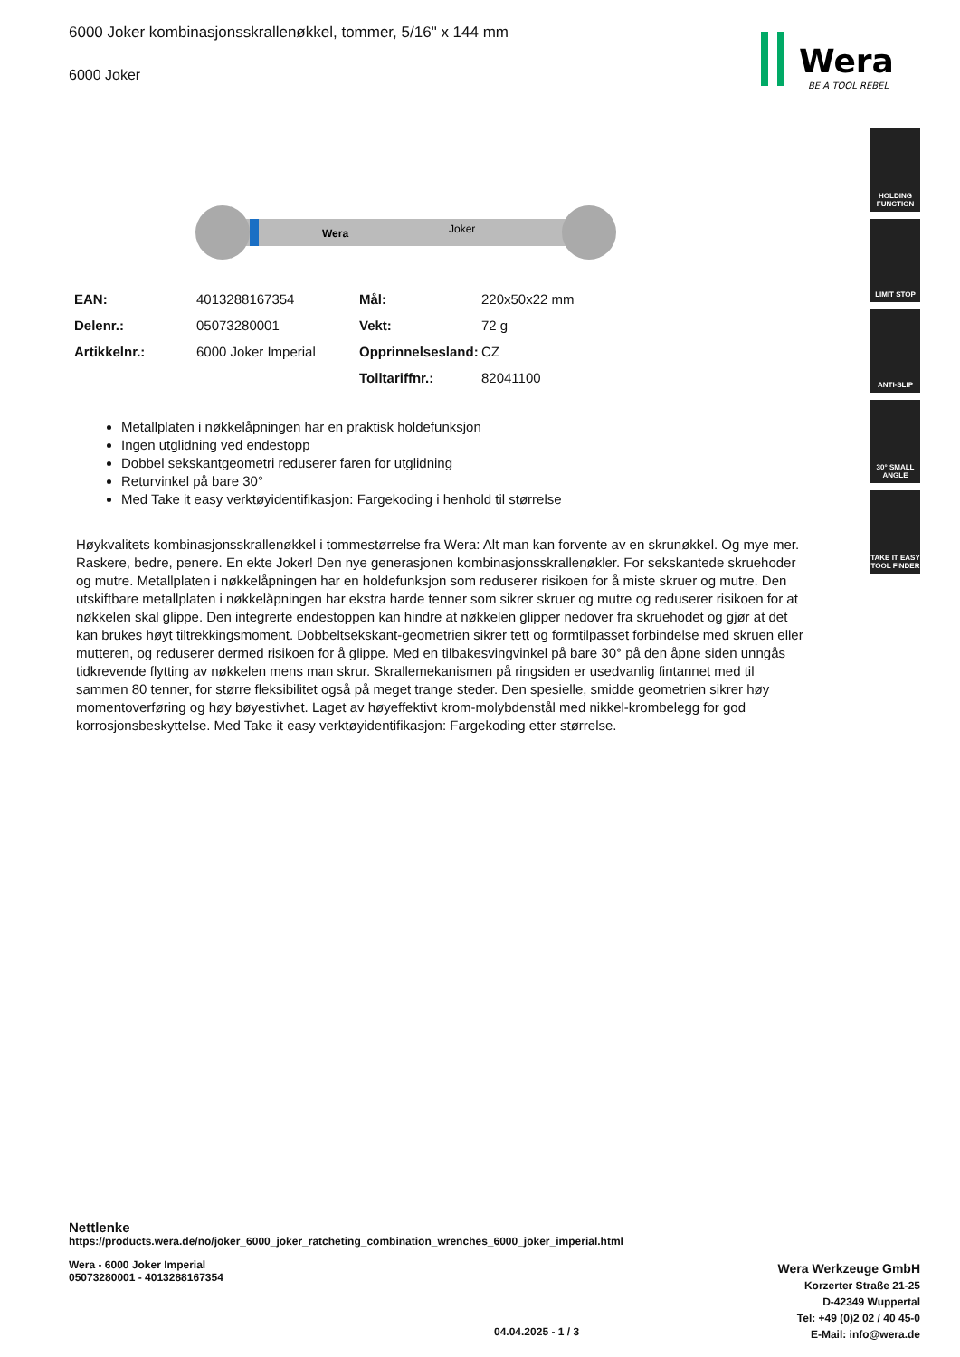6000 Joker kombinasjonsskrallenøkkel, tommer, 5/16" x 144 mm
6000 Joker
Wera
BE A TOOL REBEL
HOLDING FUNCTION
LIMIT STOP
ANTI-SLIP
30° SMALL ANGLE
TAKE IT EASY TOOL FINDER
Wera
Joker
| EAN: | 4013288167354 | Mål: | 220x50x22 mm |
| Delenr.: | 05073280001 | Vekt: | 72 g |
| Artikkelnr.: | 6000 Joker Imperial | Opprinnelsesland: | CZ |
| | | Tolltariffnr.: | 82041100 |
Metallplaten i nøkkelåpningen har en praktisk holdefunksjon
Ingen utglidning ved endestopp
Dobbel sekskantgeometri reduserer faren for utglidning
Returvinkel på bare 30°
Med Take it easy verktøyidentifikasjon: Fargekoding i henhold til størrelse
Høykvalitets kombinasjonsskrallenøkkel i tommestørrelse fra Wera: Alt man kan forvente av en skrunøkkel. Og mye mer. Raskere, bedre, penere. En ekte Joker! Den nye generasjonen kombinasjonsskrallenøkler. For sekskantede skruehoder og mutre. Metallplaten i nøkkelåpningen har en holdefunksjon som reduserer risikoen for å miste skruer og mutre. Den utskiftbare metallplaten i nøkkelåpningen har ekstra harde tenner som sikrer skruer og mutre og reduserer risikoen for at nøkkelen skal glippe. Den integrerte endestoppen kan hindre at nøkkelen glipper nedover fra skruehodet og gjør at det kan brukes høyt tiltrekkingsmoment. Dobbeltsekskant-geometrien sikrer tett og formtilpasset forbindelse med skruen eller mutteren, og reduserer dermed risikoen for å glippe. Med en tilbakesvingvinkel på bare 30° på den åpne siden unngås tidkrevende flytting av nøkkelen mens man skrur. Skrallemekanismen på ringsiden er usedvanlig fintannet med til sammen 80 tenner, for større fleksibilitet også på meget trange steder. Den spesielle, smidde geometrien sikrer høy momentoverføring og høy bøyestivhet. Laget av høyeffektivt krom-molybdenstål med nikkel-krombelegg for god korrosjonsbeskyttelse. Med Take it easy verktøyidentifikasjon: Fargekoding etter størrelse.
Nettlenke
https://products.wera.de/no/joker_6000_joker_ratcheting_combination_wrenches_6000_joker_imperial.html
Wera - 6000 Joker Imperial
05073280001 - 4013288167354
Wera Werkzeuge GmbH
Korzerter Straße 21-25
D-42349 Wuppertal
Tel: +49 (0)2 02 / 40 45-0
E-Mail: info@wera.de
04.04.2025 - 1 / 3